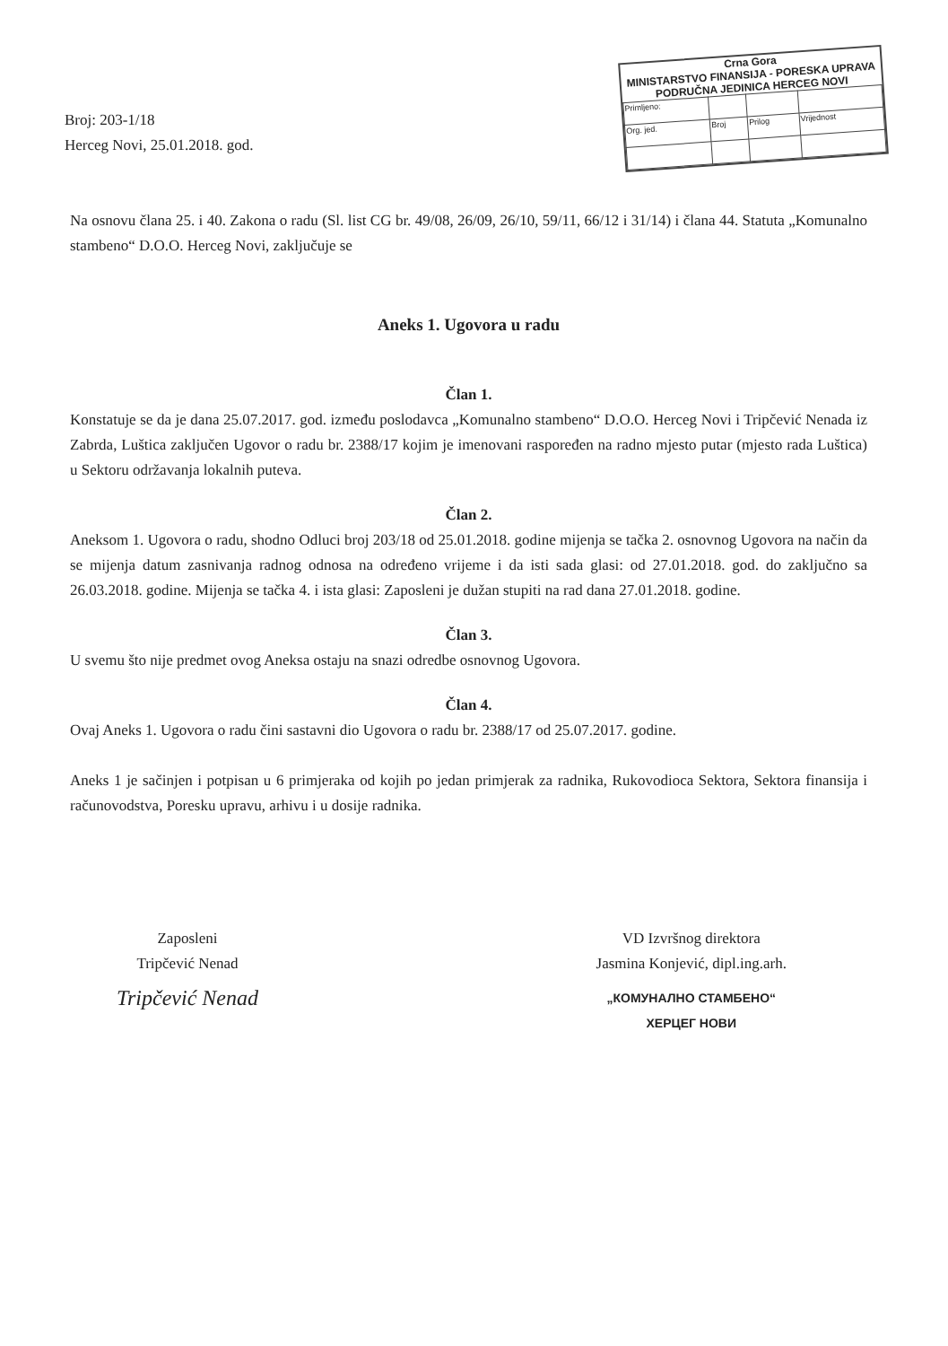Broj: 203-1/18
Herceg Novi, 25.01.2018. god.
Crna Gora
MINISTARSTVO FINANSIJA - PORESKA UPRAVA
PODRUČNA JEDINICA HERCEG NOVI
| Primljeno: | | | |
| Org. jed. | Broj | Prilog | Vrijednost |
Na osnovu člana 25. i 40. Zakona o radu (Sl. list CG br. 49/08, 26/09, 26/10, 59/11, 66/12 i 31/14) i člana 44. Statuta „Komunalno stambeno“ D.O.O. Herceg Novi, zaključuje se
Aneks 1. Ugovora u radu
Član 1.
Konstatuje se da je dana 25.07.2017. god. između poslodavca „Komunalno stambeno“ D.O.O. Herceg Novi i Tripčević Nenada iz Zabrda, Luštica zaključen Ugovor o radu br. 2388/17 kojim je imenovani raspoređen na radno mjesto putar (mjesto rada Luštica) u Sektoru održavanja lokalnih puteva.
Član 2.
Aneksom 1. Ugovora o radu, shodno Odluci broj 203/18 od 25.01.2018. godine mijenja se tačka 2. osnovnog Ugovora na način da se mijenja datum zasnivanja radnog odnosa na određeno vrijeme i da isti sada glasi: od 27.01.2018. god. do zaključno sa 26.03.2018. godine. Mijenja se tačka 4. i ista glasi: Zaposleni je dužan stupiti na rad dana 27.01.2018. godine.
Član 3.
U svemu što nije predmet ovog Aneksa ostaju na snazi odredbe osnovnog Ugovora.
Član 4.
Ovaj Aneks 1. Ugovora o radu čini sastavni dio Ugovora o radu br. 2388/17 od 25.07.2017. godine.
Aneks 1 je sačinjen i potpisan u 6 primjeraka od kojih po jedan primjerak za radnika, Rukovodioca Sektora, Sektora finansija i računovodstva, Poresku upravu, arhivu i u dosije radnika.
Zaposleni
Tripčević Nenad
Tripčević Nenad
VD Izvršnog direktora
Jasmina Konjević, dipl.ing.arh.
„КОМУНАЛНО СТАМБЕНО“
ХЕРЦЕГ НОВИ